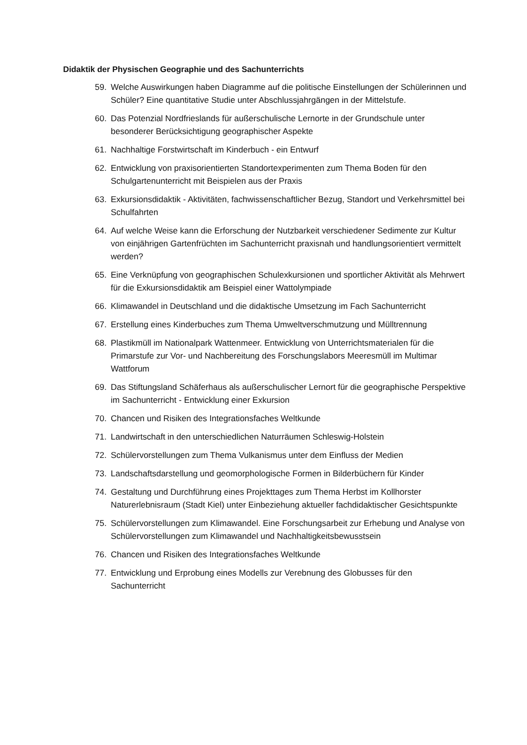Didaktik der Physischen Geographie und des Sachunterrichts
59. Welche Auswirkungen haben Diagramme auf die politische Einstellungen der Schülerinnen und Schüler? Eine quantitative Studie unter Abschlussjahrgängen in der Mittelstufe.
60. Das Potenzial Nordfrieslands für außerschulische Lernorte in der Grundschule unter besonderer Berücksichtigung geographischer Aspekte
61. Nachhaltige Forstwirtschaft im Kinderbuch - ein Entwurf
62. Entwicklung von praxisorientierten Standortexperimenten zum Thema Boden für den Schulgartenunterricht mit Beispielen aus der Praxis
63. Exkursionsdidaktik - Aktivitäten, fachwissenschaftlicher Bezug, Standort und Verkehrsmittel bei Schulfahrten
64. Auf welche Weise kann die Erforschung der Nutzbarkeit verschiedener Sedimente zur Kultur von einjährigen Gartenfrüchten im Sachunterricht praxisnah und handlungsorientiert vermittelt werden?
65. Eine Verknüpfung von geographischen Schulexkursionen und sportlicher Aktivität als Mehrwert für die Exkursionsdidaktik am Beispiel einer Wattolympiade
66. Klimawandel in Deutschland und die didaktische Umsetzung im Fach Sachunterricht
67. Erstellung eines Kinderbuches zum Thema Umweltverschmutzung und Mülltrennung
68. Plastikmüll im Nationalpark Wattenmeer. Entwicklung von Unterrichtsmaterialen für die Primarstufe zur Vor- und Nachbereitung des Forschungslabors Meeresmüll im Multimar Wattforum
69. Das Stiftungsland Schäferhaus als außerschulischer Lernort für die geographische Perspektive im Sachunterricht - Entwicklung einer Exkursion
70. Chancen und Risiken des Integrationsfaches Weltkunde
71. Landwirtschaft in den unterschiedlichen Naturräumen Schleswig-Holstein
72. Schülervorstellungen zum Thema Vulkanismus unter dem Einfluss der Medien
73. Landschaftsdarstellung und geomorphologische Formen in Bilderbüchern für Kinder
74. Gestaltung und Durchführung eines Projekttages zum Thema Herbst im Kollhorster Naturerlebnisraum (Stadt Kiel) unter Einbeziehung aktueller fachdidaktischer Gesichtspunkte
75. Schülervorstellungen zum Klimawandel. Eine Forschungsarbeit zur Erhebung und Analyse von Schülervorstellungen zum Klimawandel und Nachhaltigkeitsbewusstsein
76. Chancen und Risiken des Integrationsfaches Weltkunde
77. Entwicklung und Erprobung eines Modells zur Verebnung des Globusses für den Sachunterricht